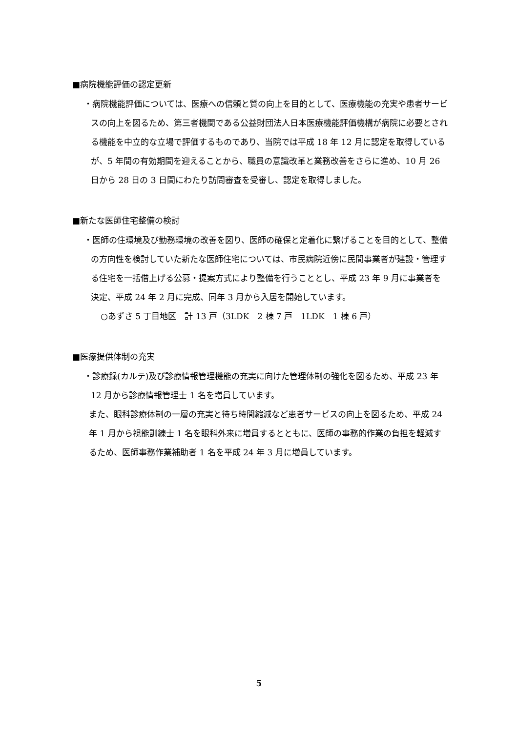■病院機能評価の認定更新
・病院機能評価については、医療への信頼と質の向上を目的として、医療機能の充実や患者サービスの向上を図るため、第三者機関である公益財団法人日本医療機能評価機構が病院に必要とされる機能を中立的な立場で評価するものであり、当院では平成 18 年 12 月に認定を取得しているが、5 年間の有効期間を迎えることから、職員の意識改革と業務改善をさらに進め、10 月 26 日から 28 日の 3 日間にわたり訪問審査を受審し、認定を取得しました。
■新たな医師住宅整備の検討
・医師の住環境及び勤務環境の改善を図り、医師の確保と定着化に繋げることを目的として、整備の方向性を検討していた新たな医師住宅については、市民病院近傍に民間事業者が建設・管理する住宅を一括借上げる公募・提案方式により整備を行うこととし、平成 23 年 9 月に事業者を決定、平成 24 年 2 月に完成、同年 3 月から入居を開始しています。
○あずさ 5 丁目地区　計 13 戸（3LDK　2 棟 7 戸　1LDK　1 棟 6 戸）
■医療提供体制の充実
・診療録(カルテ)及び診療情報管理機能の充実に向けた管理体制の強化を図るため、平成 23 年 12 月から診療情報管理士 1 名を増員しています。
また、眼科診療体制の一層の充実と待ち時間縮減など患者サービスの向上を図るため、平成 24 年 1 月から視能訓練士 1 名を眼科外来に増員するとともに、医師の事務的作業の負担を軽減するため、医師事務作業補助者 1 名を平成 24 年 3 月に増員しています。
5